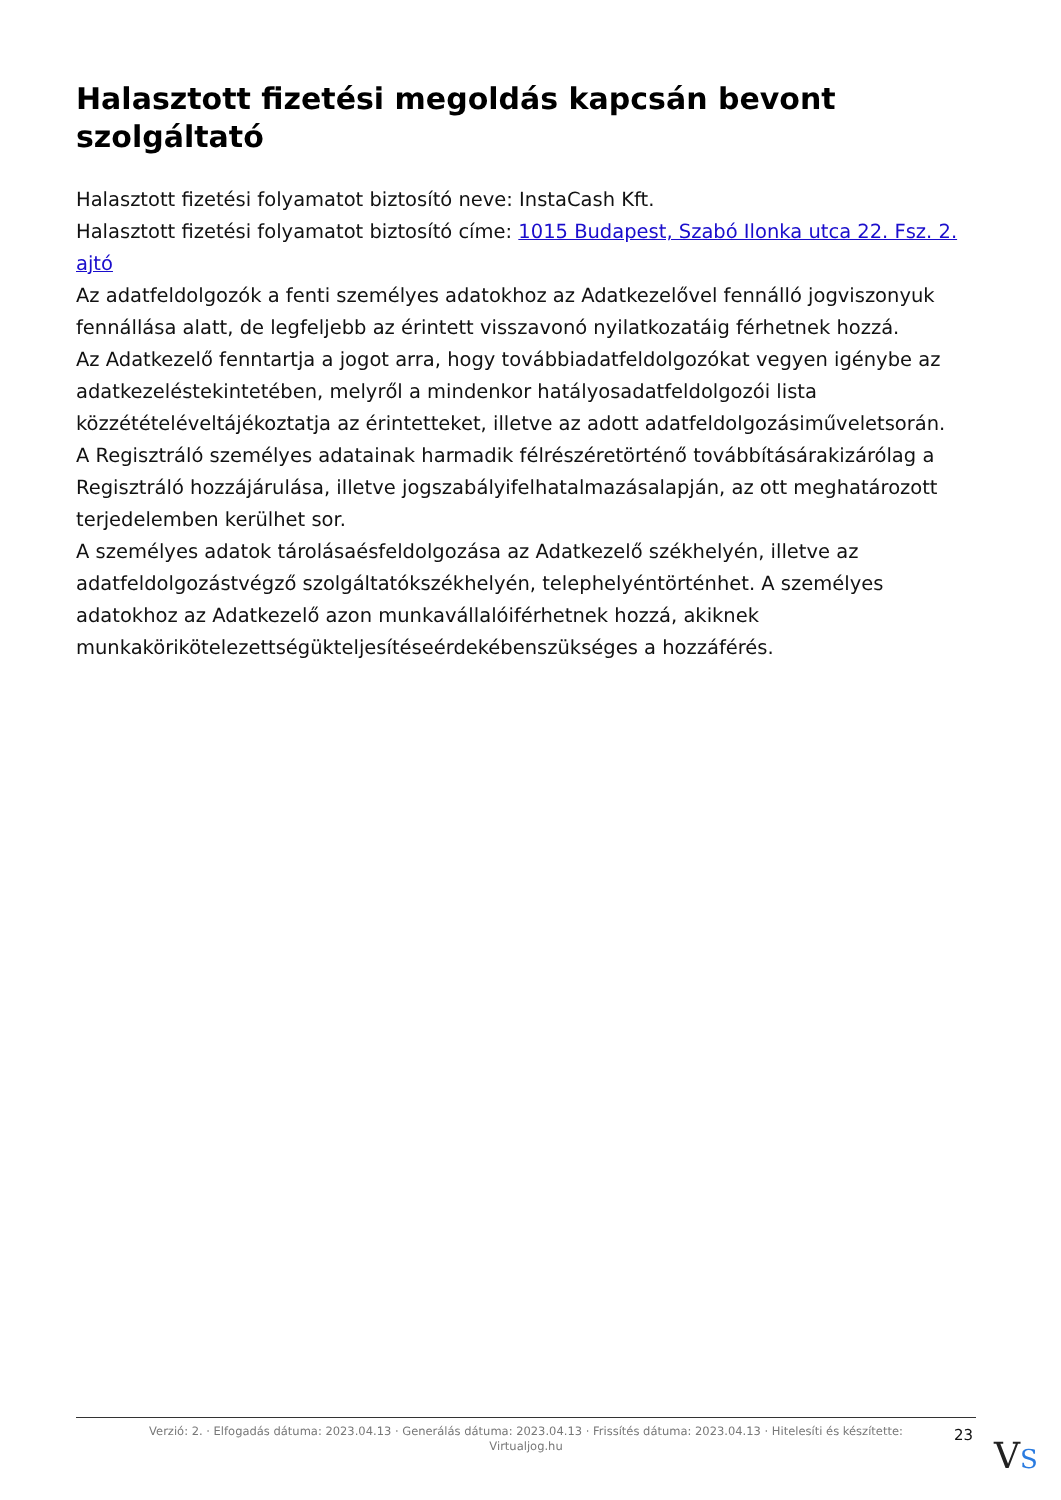Halasztott fizetési megoldás kapcsán bevont szolgáltató
Halasztott fizetési folyamatot biztosító neve: InstaCash Kft.
Halasztott fizetési folyamatot biztosító címe: 1015 Budapest, Szabó Ilonka utca 22. Fsz. 2. ajtó
Az adatfeldolgozók a fenti személyes adatokhoz az Adatkezelővel fennálló jogviszonyuk fennállása alatt, de legfeljebb az érintett visszavonó nyilatkozatáig férhetnek hozzá.
Az Adatkezelő fenntartja a jogot arra, hogy továbbiadatfeldolgozókat vegyen igénybe az adatkezeléstekintetében, melyről a mindenkor hatályosadatfeldolgozói lista közzétételéveltájékoztatja az érintetteket, illetve az adott adatfeldolgozásiműveletsorán.
A Regisztráló személyes adatainak harmadik félrészéretörténő továbbításárakizárólag a Regisztráló hozzájárulása, illetve jogszabályifelhatalmazásalapján, az ott meghatározott terjedelemben kerülhet sor.
A személyes adatok tárolásaésfeldolgozása az Adatkezelő székhelyén, illetve az adatfeldolgozástvégző szolgáltatókszékhelyén, telephelyéntörténhet. A személyes adatokhoz az Adatkezelő azon munkavállalóiférhetnek hozzá, akiknek munkakörikötelezettségükteljesítéseérdekébenszükséges a hozzáférés.
Verzió: 2. · Elfogadás dátuma: 2023.04.13 · Generálás dátuma: 2023.04.13 · Frissítés dátuma: 2023.04.13 · Hitelesíti és készítette: Virtualjog.hu
23
VS